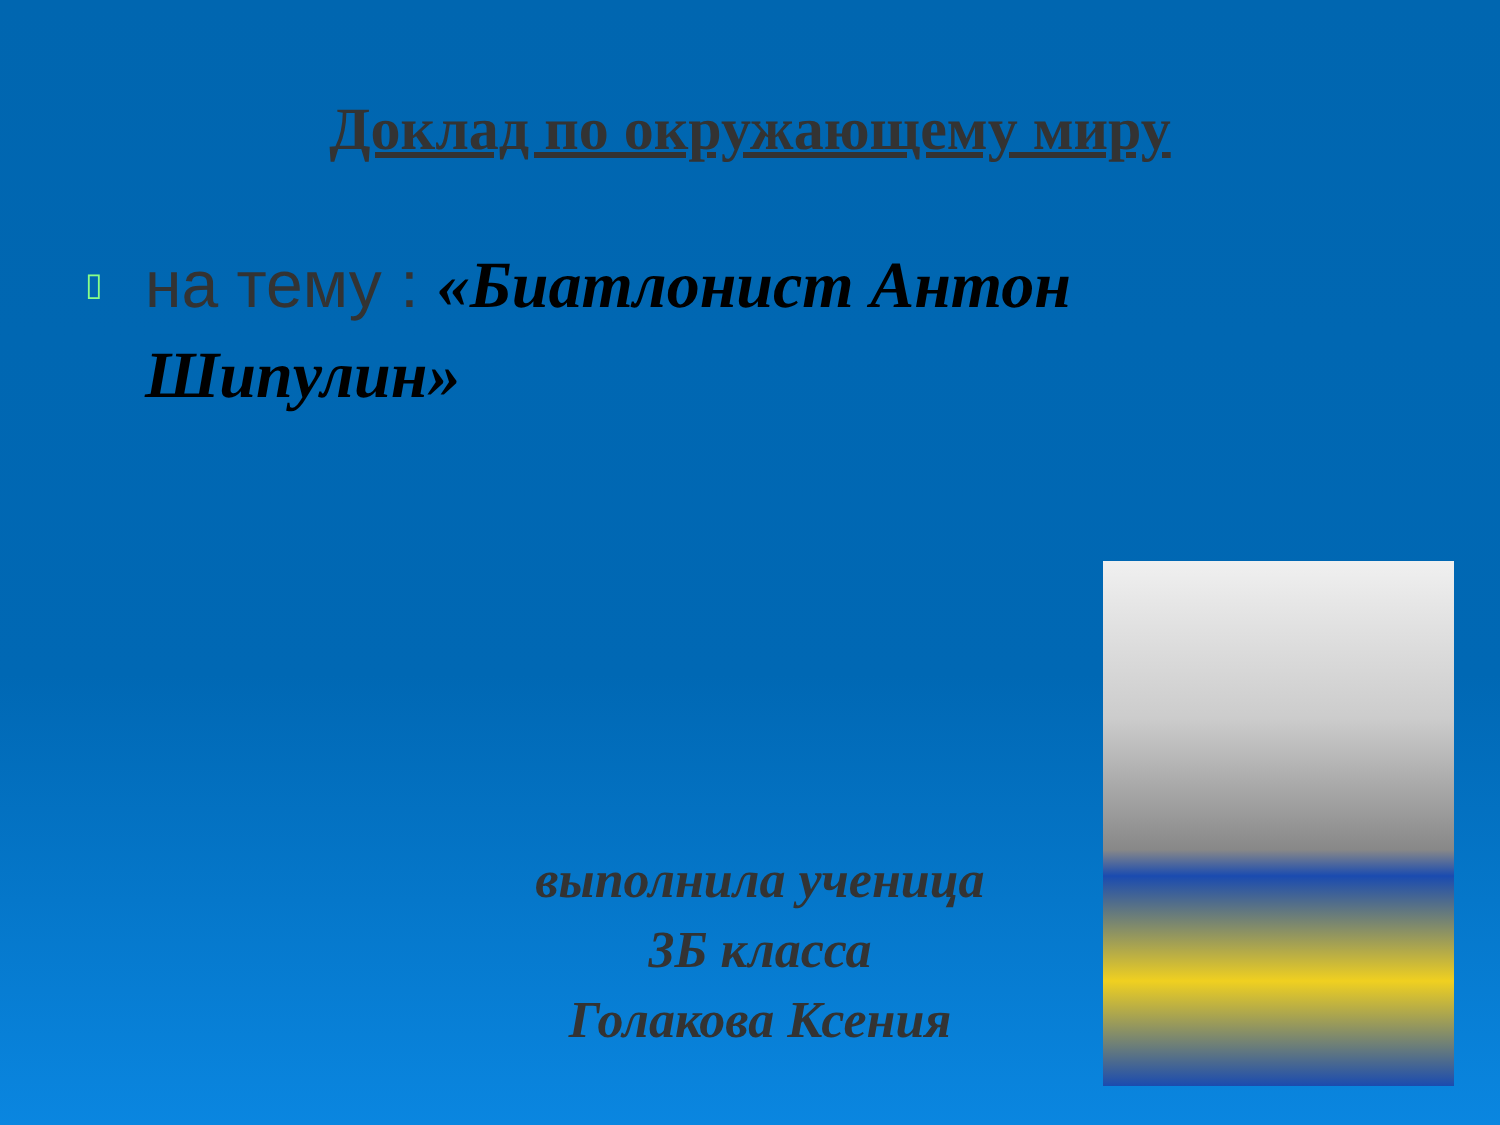Доклад по окружающему миру
▯
на тему : «Биатлонист Антон Шипулин»
выполнила ученица
3Б класса
Голакова Ксения